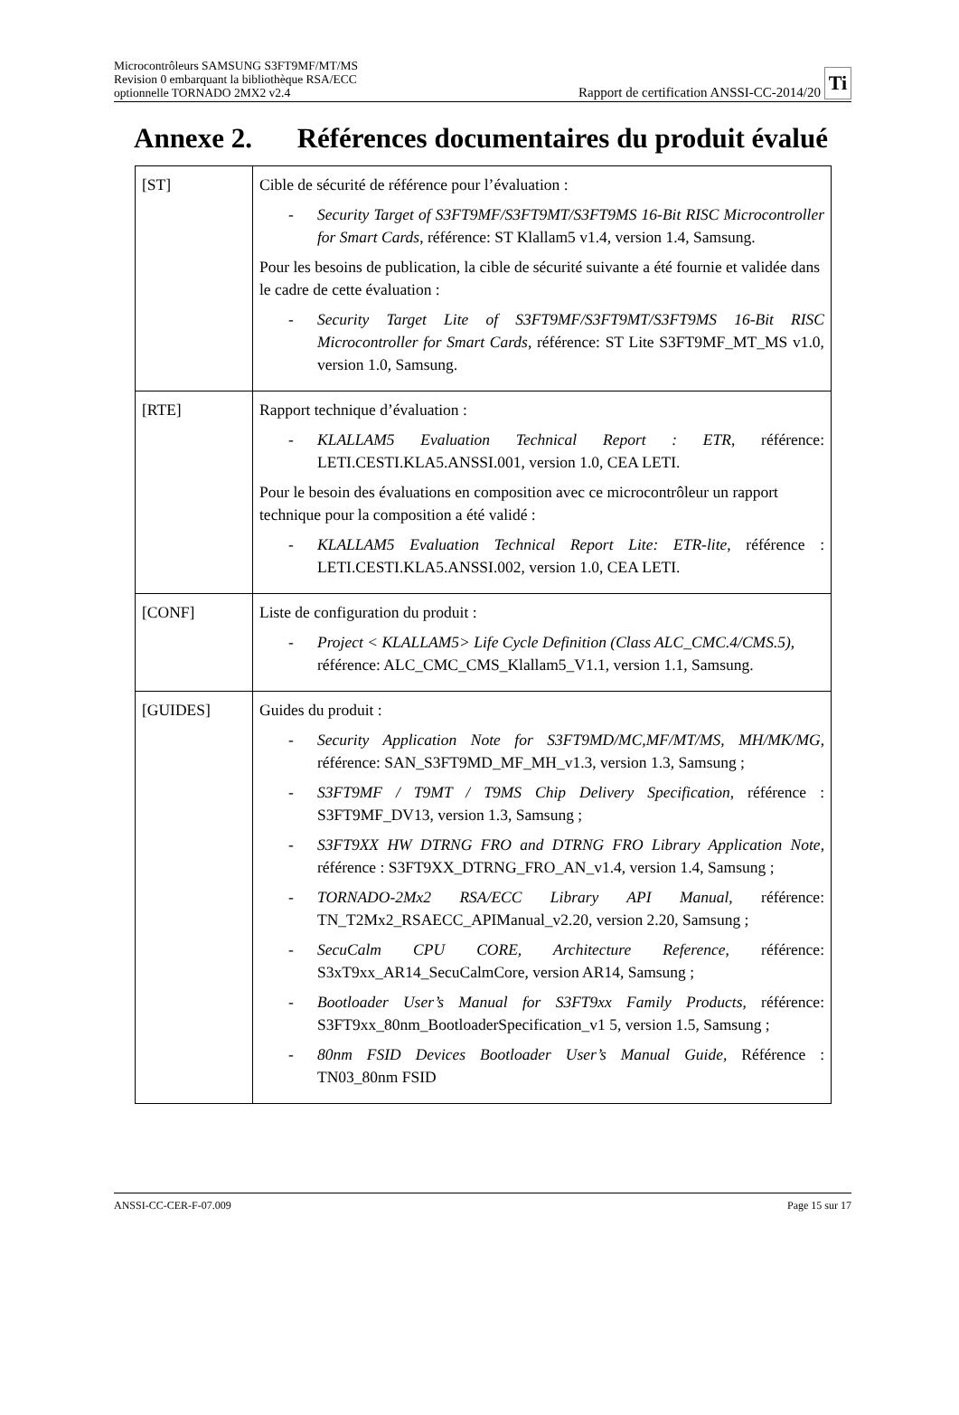Microcontrôleurs SAMSUNG S3FT9MF/MT/MS
Revision 0 embarquant la bibliothèque RSA/ECC
optionnelle TORNADO 2MX2 v2.4
Rapport de certification ANSSI-CC-2014/20
Ti
Annexe 2. Références documentaires du produit évalué
| [ST] | Cible de sécurité de référence pour l’évaluation : - Security Target of S3FT9MF/S3FT9MT/S3FT9MS 16-Bit RISC Microcontroller for Smart Cards , référence: ST Klallam5 v1.4, version 1.4, Samsung. Pour les besoins de publication, la cible de sécurité suivante a été fournie et validée dans le cadre de cette évaluation : - Security Target Lite of S3FT9MF/S3FT9MT/S3FT9MS 16-Bit RISC Microcontroller for Smart Cards , référence: ST Lite S3FT9MF_MT_MS v1.0, version 1.0, Samsung. |
| [RTE] | Rapport technique d’évaluation : - KLALLAM5 Evaluation Technical Report : ETR , référence: LETI.CESTI.KLA5.ANSSI.001, version 1.0, CEA LETI. Pour le besoin des évaluations en composition avec ce microcontrôleur un rapport technique pour la composition a été validé : - KLALLAM5 Evaluation Technical Report Lite: ETR-lite , référence : LETI.CESTI.KLA5.ANSSI.002, version 1.0, CEA LETI. |
| [CONF] | Liste de configuration du produit : - Project < KLALLAM5> Life Cycle Definition (Class ALC_CMC.4/CMS.5) , référence: ALC_CMC_CMS_Klallam5_V1.1, version 1.1, Samsung. |
| [GUIDES] | Guides du produit : - Security Application Note for S3FT9MD/MC,MF/MT/MS, MH/MK/MG , référence: SAN_S3FT9MD_MF_MH_v1.3, version 1.3, Samsung ; - S3FT9MF / T9MT / T9MS Chip Delivery Specification , référence : S3FT9MF_DV13, version 1.3, Samsung ; - S3FT9XX HW DTRNG FRO and DTRNG FRO Library Application Note , référence : S3FT9XX_DTRNG_FRO_AN_v1.4, version 1.4, Samsung ; - TORNADO-2Mx2 RSA/ECC Library API Manual , référence: TN_T2Mx2_RSAECC_APIManual_v2.20, version 2.20, Samsung ; - SecuCalm CPU CORE, Architecture Reference , référence: S3xT9xx_AR14_SecuCalmCore, version AR14, Samsung ; - Bootloader User’s Manual for S3FT9xx Family Products , référence: S3FT9xx_80nm_BootloaderSpecification_v1 5, version 1.5, Samsung ; - 80nm FSID Devices Bootloader User’s Manual Guide, Référence : TN03_80nm FSID |
ANSSI-CC-CER-F-07.009 Page 15 sur 17